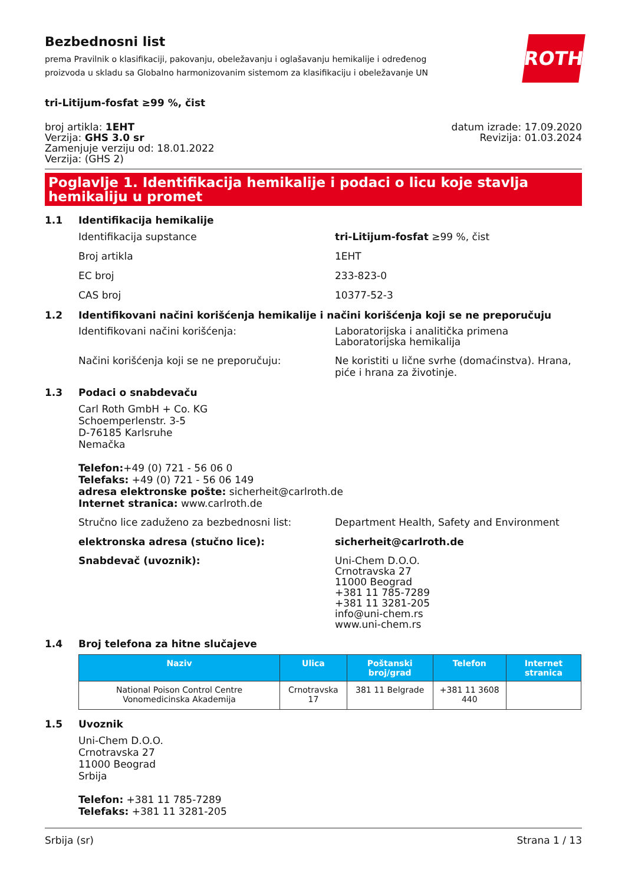Bezbednosni list
prema Pravilnik o klasifikaciji, pakovanju, obeležavanju i oglašavanju hemikalije i određenog
proizvoda u skladu sa Globalno harmonizovanim sistemom za klasifikaciju i obeležavanje UN
ROTH
tri-Litijum-fosfat ≥99 %, čist
broj artikla: 1EHT
Verzija: GHS 3.0 sr
Zamenjuje verziju od: 18.01.2022
Verzija: (GHS 2)
datum izrade: 17.09.2020
Revizija: 01.03.2024
Poglavlje 1. Identifikacija hemikalije i podaci o licu koje stavlja hemikaliju u promet
1.1 Identifikacija hemikalije
Identifikacija supstance tri-Litijum-fosfat ≥99 %, čist
Broj artikla 1EHT
EC broj 233-823-0
CAS broj 10377-52-3
1.2 Identifikovani načini korišćenja hemikalije i načini korišćenja koji se ne preporučuju
Identifikovani načini korišćenja: Laboratorijska i analitička primena
Laboratorijska hemikalija
Načini korišćenja koji se ne preporučuju: Ne koristiti u lične svrhe (domaćinstva). Hrana,
piće i hrana za životinje.
1.3 Podaci o snabdevaču
Carl Roth GmbH + Co. KG
Schoemperlenstr. 3-5
D-76185 Karlsruhe
Nemačka
Telefon:+49 (0) 721 - 56 06 0
Telefaks: +49 (0) 721 - 56 06 149
adresa elektronske pošte: sicherheit@carlroth.de
Internet stranica: www.carlroth.de
Stručno lice zaduženo za bezbednosni list: Department Health, Safety and Environment
elektronska adresa (stučno lice): sicherheit@carlroth.de
Snabdevač (uvoznik): Uni-Chem D.O.O.
Crnotravska 27
11000 Beograd
+381 11 785-7289
+381 11 3281-205
info@uni-chem.rs
www.uni-chem.rs
1.4 Broj telefona za hitne slučajeve
| Naziv | Ulica | Poštanski broj/grad | Telefon | Internet stranica |
| --- | --- | --- | --- | --- |
| National Poison Control Centre Vonomedicinska Akademija | Crnotravska 17 | 381 11 Belgrade | +381 11 3608 440 | |
1.5 Uvoznik
Uni-Chem D.O.O.
Crnotravska 27
11000 Beograd
Srbija
Telefon: +381 11 785-7289
Telefaks: +381 11 3281-205
Srbija (sr) Strana 1 / 13